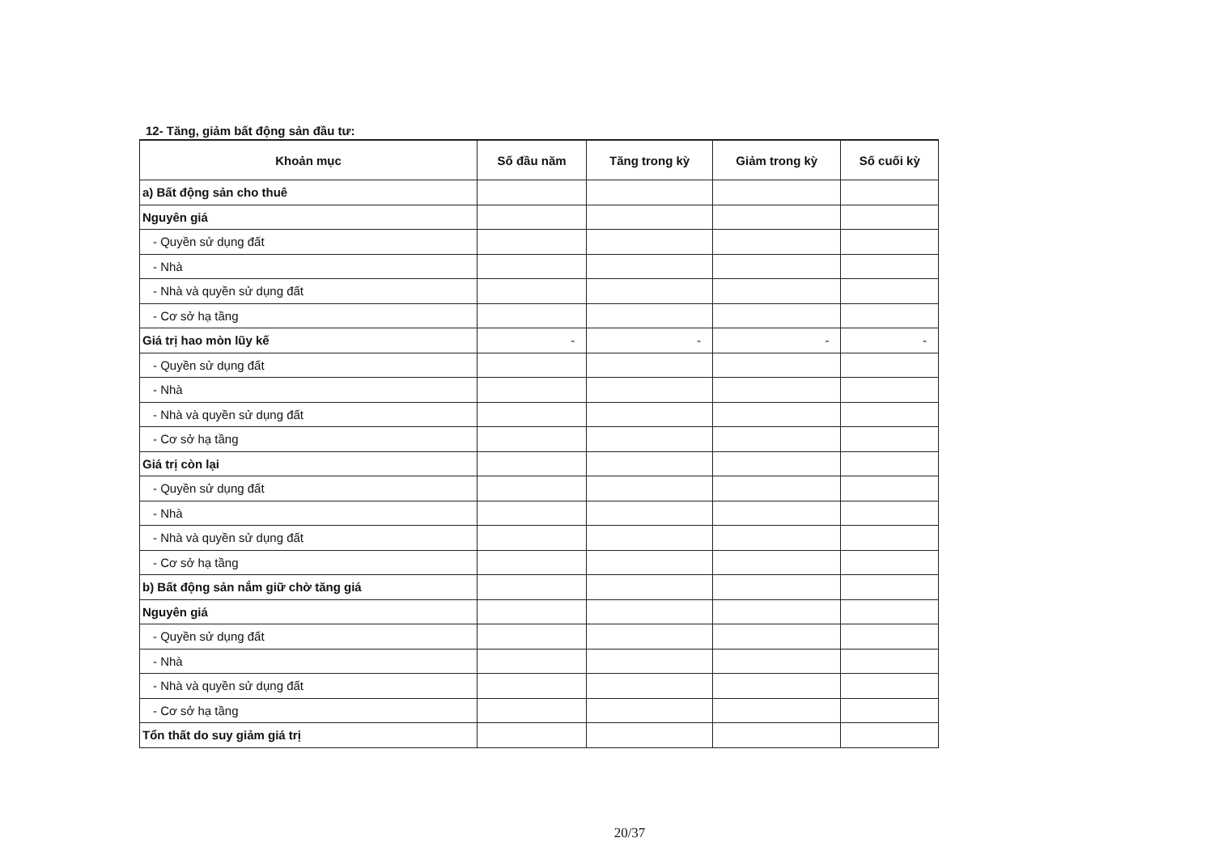12- Tăng, giảm bất động sản đầu tư:
| Khoản mục | Số đầu năm | Tăng trong kỳ | Giảm trong kỳ | Số cuối kỳ |
| --- | --- | --- | --- | --- |
| a) Bất động sản cho thuê | | | | |
| Nguyên giá | | | | |
| - Quyền sử dụng đất | | | | |
| - Nhà | | | | |
| - Nhà và quyền sử dụng đất | | | | |
| - Cơ sở hạ tầng | | | | |
| Giá trị hao mòn lũy kế | - | - | - | - |
| - Quyền sử dụng đất | | | | |
| - Nhà | | | | |
| - Nhà và quyền sử dụng đất | | | | |
| - Cơ sở hạ tầng | | | | |
| Giá trị còn lại | | | | |
| - Quyền sử dụng đất | | | | |
| - Nhà | | | | |
| - Nhà và quyền sử dụng đất | | | | |
| - Cơ sở hạ tầng | | | | |
| b) Bất động sản nắm giữ chờ tăng giá | | | | |
| Nguyên giá | | | | |
| - Quyền sử dụng đất | | | | |
| - Nhà | | | | |
| - Nhà và quyền sử dụng đất | | | | |
| - Cơ sở hạ tầng | | | | |
| Tổn thất do suy giảm giá trị | | | | |
20/37